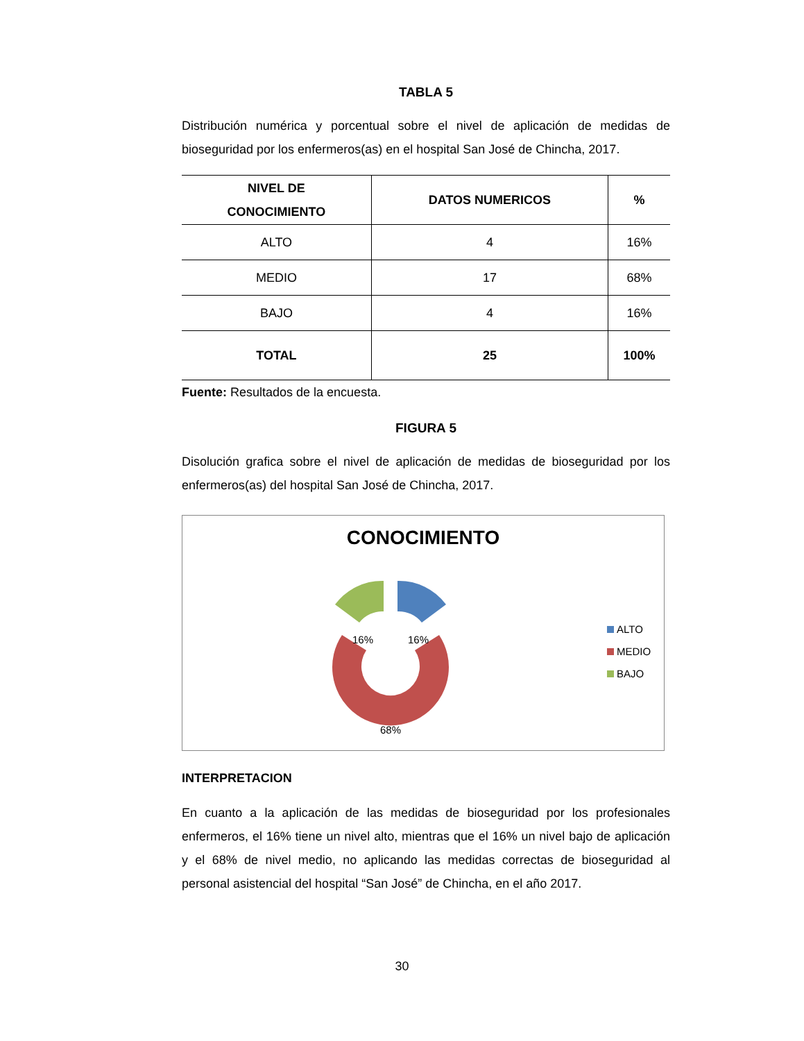TABLA 5
Distribución numérica y porcentual sobre el nivel de aplicación de medidas de bioseguridad por los enfermeros(as) en el hospital San José de Chincha, 2017.
| NIVEL DE CONOCIMIENTO | DATOS NUMERICOS | % |
| --- | --- | --- |
| ALTO | 4 | 16% |
| MEDIO | 17 | 68% |
| BAJO | 4 | 16% |
| TOTAL | 25 | 100% |
Fuente: Resultados de la encuesta.
FIGURA 5
Disolución grafica sobre el nivel de aplicación de medidas de bioseguridad por los enfermeros(as) del hospital San José de Chincha, 2017.
CONOCIMIENTO
16%
16%
68%
ALTO
MEDIO
BAJO
INTERPRETACION
En cuanto a la aplicación de las medidas de bioseguridad por los profesionales enfermeros, el 16% tiene un nivel alto, mientras que el 16% un nivel bajo de aplicación y el 68% de nivel medio, no aplicando las medidas correctas de bioseguridad al personal asistencial del hospital “San José” de Chincha, en el año 2017.
30